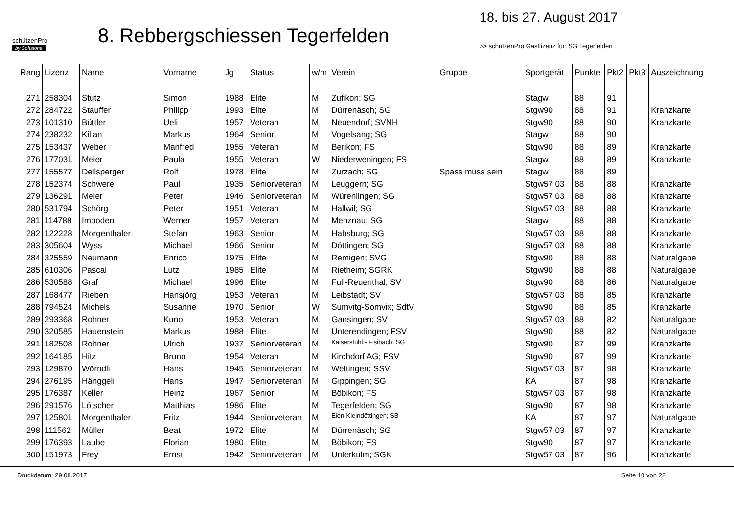schützenPro
by Softstone
8. Rebbergschiessen Tegerfelden
18. bis 27. August 2017
>> schützenPro Gastlizenz für: SG Tegerfelden
| Rang | Lizenz | Name | Vorname | Jg | Status | w/m | Verein | Gruppe | Sportgerät | Punkte | Pkt2 | Pkt3 | Auszeichnung |
| --- | --- | --- | --- | --- | --- | --- | --- | --- | --- | --- | --- | --- | --- |
| 271 | 258304 | Stutz | Simon | 1988 | Elite | M | Zufikon; SG | | Stagw | 88 | 91 | | |
| 272 | 284722 | Stauffer | Philipp | 1993 | Elite | M | Dürrenäsch; SG | | Stgw90 | 88 | 91 | | Kranzkarte |
| 273 | 101310 | Büttler | Ueli | 1957 | Veteran | M | Neuendorf; SVNH | | Stgw90 | 88 | 90 | | Kranzkarte |
| 274 | 238232 | Kilian | Markus | 1964 | Senior | M | Vogelsang; SG | | Stagw | 88 | 90 | | |
| 275 | 153437 | Weber | Manfred | 1955 | Veteran | M | Berikon; FS | | Stgw90 | 88 | 89 | | Kranzkarte |
| 276 | 177031 | Meier | Paula | 1955 | Veteran | W | Niederweningen; FS | | Stagw | 88 | 89 | | Kranzkarte |
| 277 | 155577 | Dellsperger | Rolf | 1978 | Elite | M | Zurzach; SG | Spass muss sein | Stagw | 88 | 89 | | |
| 278 | 152374 | Schwere | Paul | 1935 | Seniorveteran | M | Leuggern; SG | | Stgw57 03 | 88 | 88 | | Kranzkarte |
| 279 | 136291 | Meier | Peter | 1946 | Seniorveteran | M | Würenlingen; SG | | Stgw57 03 | 88 | 88 | | Kranzkarte |
| 280 | 531794 | Schörg | Peter | 1951 | Veteran | M | Hallwil; SG | | Stgw57 03 | 88 | 88 | | Kranzkarte |
| 281 | 114788 | Imboden | Werner | 1957 | Veteran | M | Menznau; SG | | Stagw | 88 | 88 | | Kranzkarte |
| 282 | 122228 | Morgenthaler | Stefan | 1963 | Senior | M | Habsburg; SG | | Stgw57 03 | 88 | 88 | | Kranzkarte |
| 283 | 305604 | Wyss | Michael | 1966 | Senior | M | Döttingen; SG | | Stgw57 03 | 88 | 88 | | Kranzkarte |
| 284 | 325559 | Neumann | Enrico | 1975 | Elite | M | Remigen; SVG | | Stgw90 | 88 | 88 | | Naturalgabe |
| 285 | 610306 | Pascal | Lutz | 1985 | Elite | M | Rietheim; SGRK | | Stgw90 | 88 | 88 | | Naturalgabe |
| 286 | 530588 | Graf | Michael | 1996 | Elite | M | Full-Reuenthal; SV | | Stgw90 | 88 | 86 | | Naturalgabe |
| 287 | 168477 | Rieben | Hansjörg | 1953 | Veteran | M | Leibstadt; SV | | Stgw57 03 | 88 | 85 | | Kranzkarte |
| 288 | 794524 | Michels | Susanne | 1970 | Senior | W | Sumvitg-Somvix; SdtV | | Stgw90 | 88 | 85 | | Kranzkarte |
| 289 | 293368 | Rohner | Kuno | 1953 | Veteran | M | Gansingen; SV | | Stgw57 03 | 88 | 82 | | Naturalgabe |
| 290 | 320585 | Hauenstein | Markus | 1988 | Elite | M | Unterendingen; FSV | | Stgw90 | 88 | 82 | | Naturalgabe |
| 291 | 182508 | Rohner | Ulrich | 1937 | Seniorveteran | M | Kaiserstuhl - Fisibach; SG | | Stgw90 | 87 | 99 | | Kranzkarte |
| 292 | 164185 | Hitz | Bruno | 1954 | Veteran | M | Kirchdorf AG; FSV | | Stgw90 | 87 | 99 | | Kranzkarte |
| 293 | 129870 | Wörndli | Hans | 1945 | Seniorveteran | M | Wettingen; SSV | | Stgw57 03 | 87 | 98 | | Kranzkarte |
| 294 | 276195 | Hänggeli | Hans | 1947 | Seniorveteran | M | Gippingen; SG | | KA | 87 | 98 | | Kranzkarte |
| 295 | 176387 | Keller | Heinz | 1967 | Senior | M | Böbikon; FS | | Stgw57 03 | 87 | 98 | | Kranzkarte |
| 296 | 291576 | Lötscher | Matthias | 1986 | Elite | M | Tegerfelden; SG | | Stgw90 | 87 | 98 | | Kranzkarte |
| 297 | 125801 | Morgenthaler | Fritz | 1944 | Seniorveteran | M | Eien-Kleindöttingen; SB | | KA | 87 | 97 | | Naturalgabe |
| 298 | 111562 | Müller | Beat | 1972 | Elite | M | Dürrenäsch; SG | | Stgw57 03 | 87 | 97 | | Kranzkarte |
| 299 | 176393 | Laube | Florian | 1980 | Elite | M | Böbikon; FS | | Stgw90 | 87 | 97 | | Kranzkarte |
| 300 | 151973 | Frey | Ernst | 1942 | Seniorveteran | M | Unterkulm; SGK | | Stgw57 03 | 87 | 96 | | Kranzkarte |
Druckdatum: 29.08.2017 Seite 10 von 22